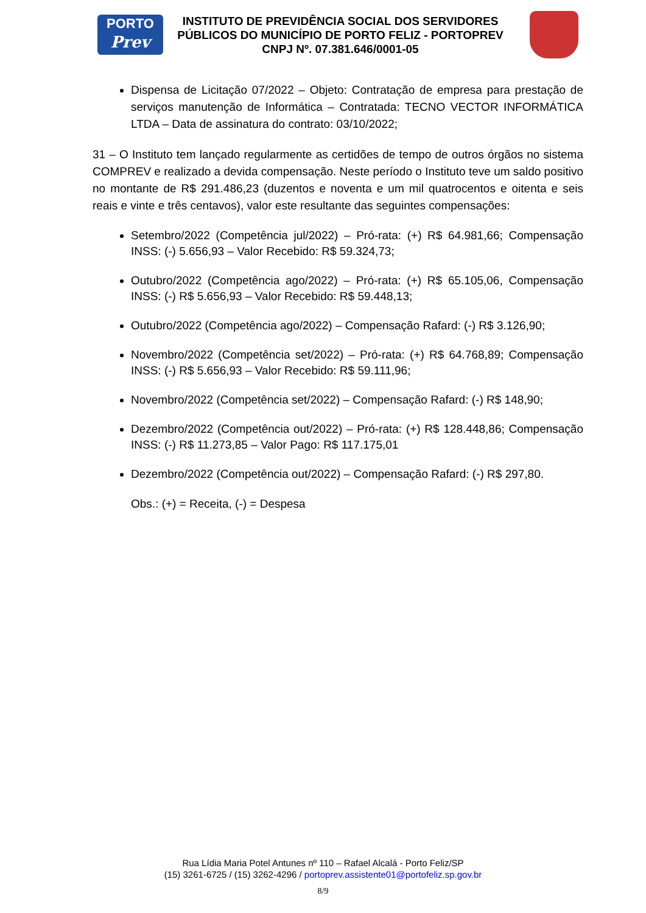PORTO
Prev
INSTITUTO DE PREVIDÊNCIA SOCIAL DOS SERVIDORES PÚBLICOS DO MUNICÍPIO DE PORTO FELIZ - PORTOPREV
CNPJ Nº. 07.381.646/0001-05
Dispensa de Licitação 07/2022 – Objeto: Contratação de empresa para prestação de serviços manutenção de Informática – Contratada: TECNO VECTOR INFORMÁTICA LTDA – Data de assinatura do contrato: 03/10/2022;
31 – O Instituto tem lançado regularmente as certidões de tempo de outros órgãos no sistema COMPREV e realizado a devida compensação. Neste período o Instituto teve um saldo positivo no montante de R$ 291.486,23 (duzentos e noventa e um mil quatrocentos e oitenta e seis reais e vinte e três centavos), valor este resultante das seguintes compensações:
Setembro/2022 (Competência jul/2022) – Pró-rata: (+) R$ 64.981,66; Compensação INSS: (-) 5.656,93 – Valor Recebido: R$ 59.324,73;
Outubro/2022 (Competência ago/2022) – Pró-rata: (+) R$ 65.105,06, Compensação INSS: (-) R$ 5.656,93 – Valor Recebido: R$ 59.448,13;
Outubro/2022 (Competência ago/2022) – Compensação Rafard: (-) R$ 3.126,90;
Novembro/2022 (Competência set/2022) – Pró-rata: (+) R$ 64.768,89; Compensação INSS: (-) R$ 5.656,93 – Valor Recebido: R$ 59.111,96;
Novembro/2022 (Competência set/2022) – Compensação Rafard: (-) R$ 148,90;
Dezembro/2022 (Competência out/2022) – Pró-rata: (+) R$ 128.448,86; Compensação INSS: (-) R$ 11.273,85 – Valor Pago: R$ 117.175,01
Dezembro/2022 (Competência out/2022) – Compensação Rafard: (-) R$ 297,80.
Obs.: (+) = Receita, (-) = Despesa
Rua Lídia Maria Potel Antunes nº 110 – Rafael Alcalá - Porto Feliz/SP
(15) 3261-6725 / (15) 3262-4296 / portoprev.assistente01@portofeliz.sp.gov.br
8/9